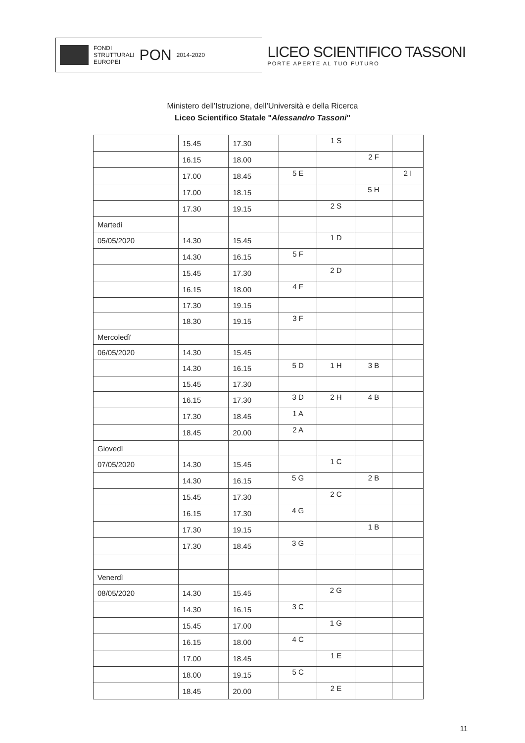FONDI
STRUTTURALI
EUROPEI
PON
2014-2020
LICEO SCIENTIFICO TASSONI
PORTE APERTE AL TUO FUTURO
Ministero dell’Istruzione, dell’Università e della Ricerca
Liceo Scientifico Statale "Alessandro Tassoni"
| | 15.45 | 17.30 | | 1 S | | |
| | 16.15 | 18.00 | | | 2 F | |
| | 17.00 | 18.45 | 5 E | | | 2 I |
| | 17.00 | 18.15 | | | 5 H | |
| | 17.30 | 19.15 | | 2 S | | |
| Martedì | | | | | | |
| 05/05/2020 | 14.30 | 15.45 | | 1 D | | |
| | 14.30 | 16.15 | 5 F | | | |
| | 15.45 | 17.30 | | 2 D | | |
| | 16.15 | 18.00 | 4 F | | | |
| | 17.30 | 19.15 | | | | |
| | 18.30 | 19.15 | 3 F | | | |
| Mercoledì' | | | | | | |
| 06/05/2020 | 14.30 | 15.45 | | | | |
| | 14.30 | 16.15 | 5 D | 1 H | 3 B | |
| | 15.45 | 17.30 | | | | |
| | 16.15 | 17.30 | 3 D | 2 H | 4 B | |
| | 17.30 | 18.45 | 1 A | | | |
| | 18.45 | 20.00 | 2 A | | | |
| Giovedì | | | | | | |
| 07/05/2020 | 14.30 | 15.45 | | 1 C | | |
| | 14.30 | 16.15 | 5 G | | 2 B | |
| | 15.45 | 17.30 | | 2 C | | |
| | 16.15 | 17.30 | 4 G | | | |
| | 17.30 | 19.15 | | | 1 B | |
| | 17.30 | 18.45 | 3 G | | | |
| Venerdì | | | | | | |
| 08/05/2020 | 14.30 | 15.45 | | 2 G | | |
| | 14.30 | 16.15 | 3 C | | | |
| | 15.45 | 17.00 | | 1 G | | |
| | 16.15 | 18.00 | 4 C | | | |
| | 17.00 | 18.45 | | 1 E | | |
| | 18.00 | 19.15 | 5 C | | | |
| | 18.45 | 20.00 | | 2 E | | |
11